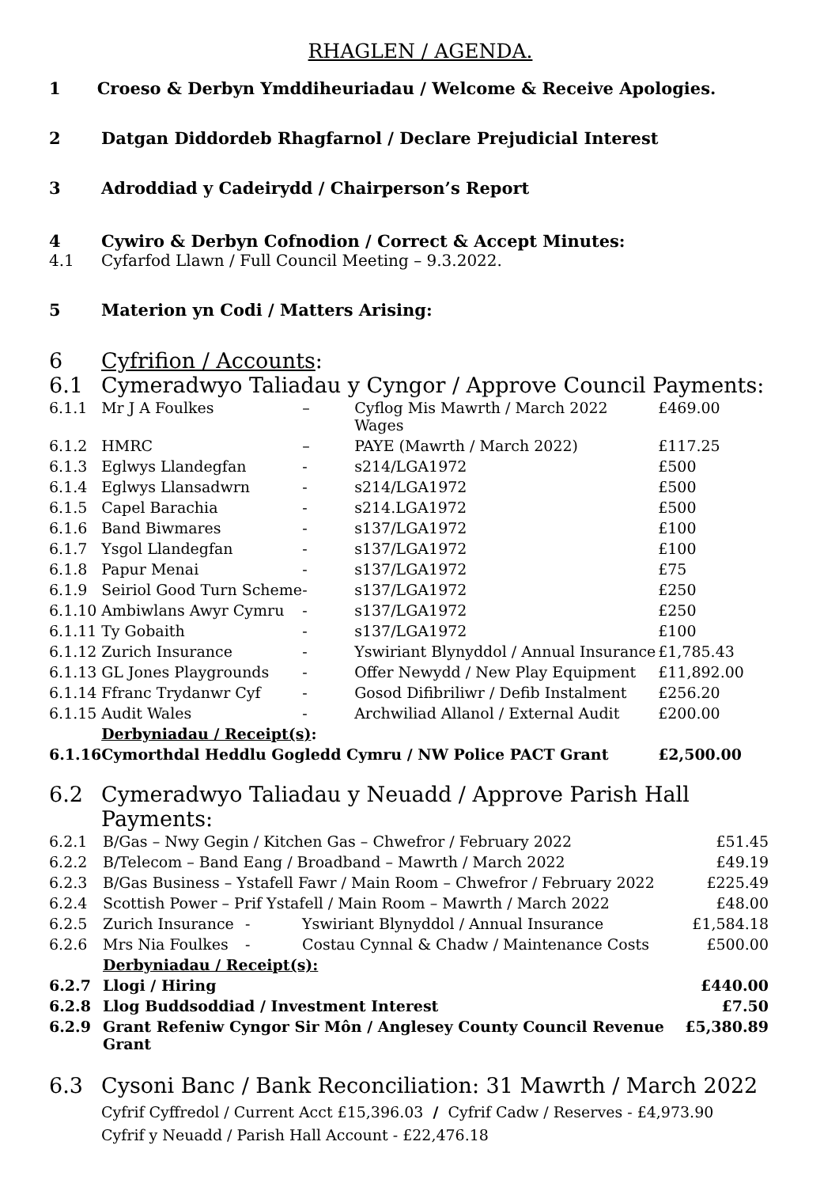RHAGLEN / AGENDA.
1 Croeso & Derbyn Ymddiheuriadau / Welcome & Receive Apologies.
2 Datgan Diddordeb Rhagfarnol / Declare Prejudicial Interest
3 Adroddiad y Cadeirydd / Chairperson’s Report
4 Cywiro & Derbyn Cofnodion / Correct & Accept Minutes:
4.1 Cyfarfod Llawn / Full Council Meeting – 9.3.2022.
5 Materion yn Codi / Matters Arising:
6 Cyfrifion / Accounts:
6.1 Cymeradwyo Taliadau y Cyngor / Approve Council Payments:
| 6.1.1 | Mr J A Foulkes | – | Cyflog Mis Mawrth / March 2022 Wages | £469.00 |
| 6.1.2 | HMRC | – | PAYE (Mawrth / March 2022) | £117.25 |
| 6.1.3 | Eglwys Llandegfan | - | s214/LGA1972 | £500 |
| 6.1.4 | Eglwys Llansadwrn | - | s214/LGA1972 | £500 |
| 6.1.5 | Capel Barachia | - | s214.LGA1972 | £500 |
| 6.1.6 | Band Biwmares | - | s137/LGA1972 | £100 |
| 6.1.7 | Ysgol Llandegfan | - | s137/LGA1972 | £100 |
| 6.1.8 | Papur Menai | - | s137/LGA1972 | £75 |
| 6.1.9 | Seiriol Good Turn Scheme | - | s137/LGA1972 | £250 |
| 6.1.10 | Ambiwlans Awyr Cymru | - | s137/LGA1972 | £250 |
| 6.1.11 | Ty Gobaith | - | s137/LGA1972 | £100 |
| 6.1.12 | Zurich Insurance | - | Yswiriant Blynyddol / Annual Insurance | £1,785.43 |
| 6.1.13 | GL Jones Playgrounds | - | Offer Newydd / New Play Equipment | £11,892.00 |
| 6.1.14 | Ffranc Trydanwr Cyf | - | Gosod Difibriliwr / Defib Instalment | £256.20 |
| 6.1.15 | Audit Wales | - | Archwiliad Allanol / External Audit | £200.00 |
| | Derbyniadau / Receipt(s) : | | | |
| 6.1.16 | Cymorthdal Heddlu Gogledd Cymru / NW Police PACT Grant | | | £2,500.00 |
6.2 Cymeradwyo Taliadau y Neuadd / Approve Parish Hall Payments:
| 6.2.1 | B/Gas – Nwy Gegin / Kitchen Gas – Chwefror / February 2022 | | | £51.45 |
| 6.2.2 | B/Telecom – Band Eang / Broadband – Mawrth / March 2022 | | | £49.19 |
| 6.2.3 | B/Gas Business – Ystafell Fawr / Main Room – Chwefror / February 2022 | | | £225.49 |
| 6.2.4 | Scottish Power – Prif Ystafell / Main Room – Mawrth / March 2022 | | | £48.00 |
| 6.2.5 | Zurich Insurance | - | Yswiriant Blynyddol / Annual Insurance | £1,584.18 |
| 6.2.6 | Mrs Nia Foulkes | - | Costau Cynnal & Chadw / Maintenance Costs | £500.00 |
| | Derbyniadau / Receipt(s): | | | |
| 6.2.7 | Llogi / Hiring | | | £440.00 |
| 6.2.8 | Llog Buddsoddiad / Investment Interest | | | £7.50 |
| 6.2.9 | Grant Refeniw Cyngor Sir Môn / Anglesey County Council Revenue Grant | | | £5,380.89 |
6.3 Cysoni Banc / Bank Reconciliation: 31 Mawrth / March 2022
Cyfrif Cyffredol / Current Acct £15,396.03 / Cyfrif Cadw / Reserves - £4,973.90
Cyfrif y Neuadd / Parish Hall Account - £22,476.18